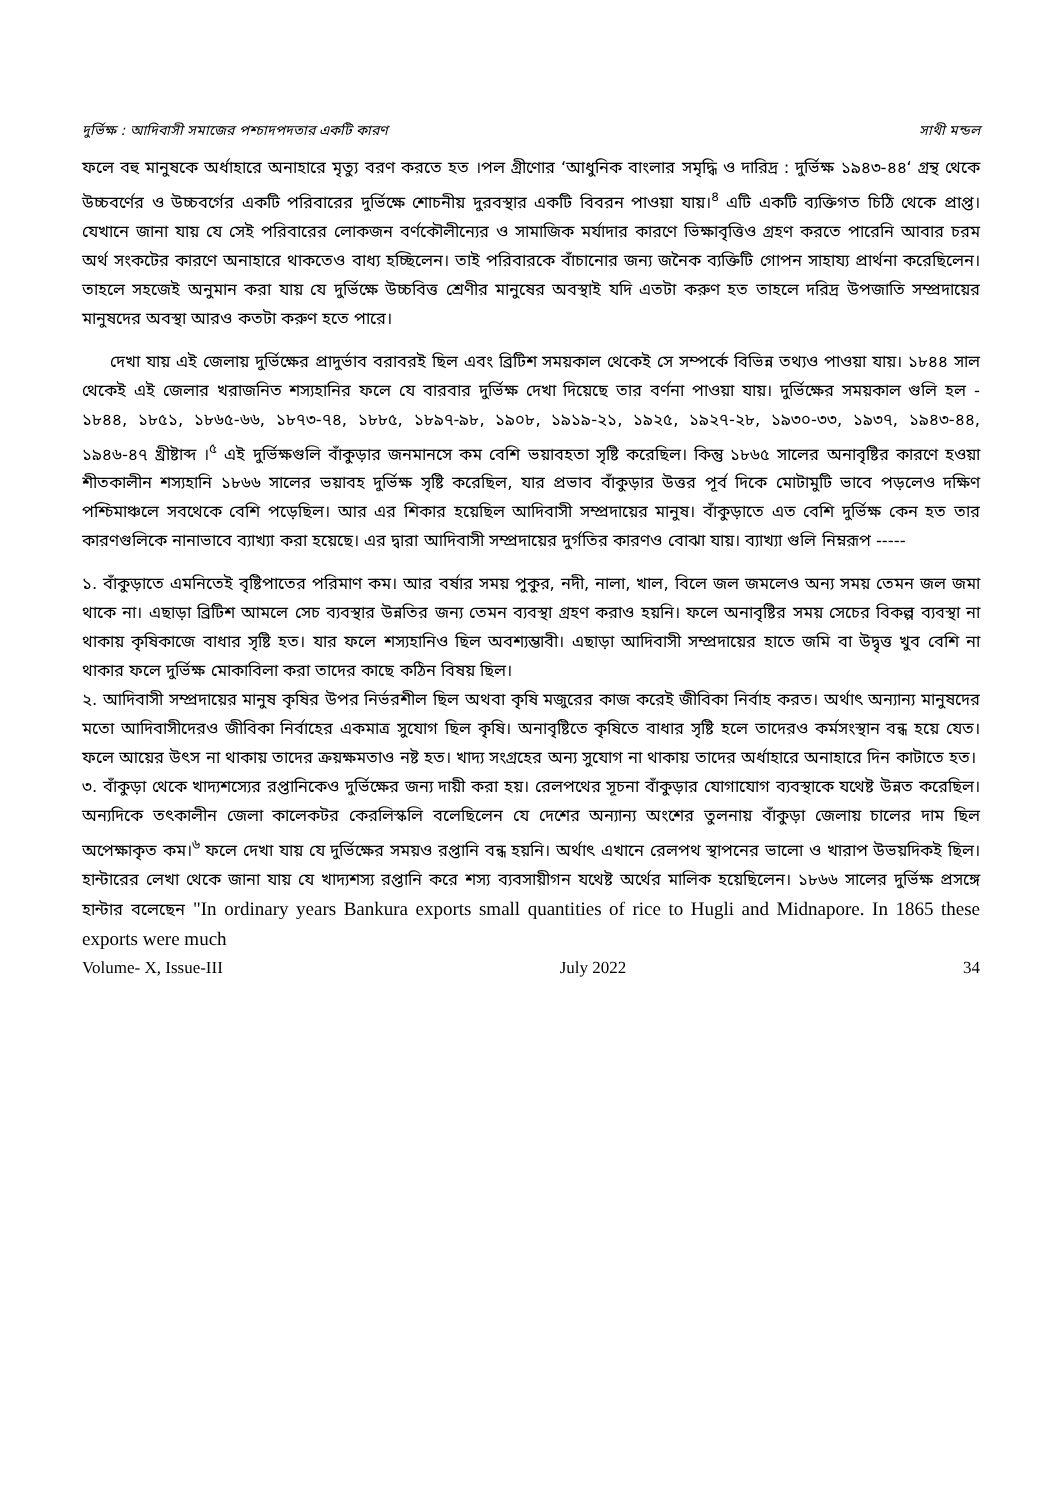দুর্ভিক্ষ : আদিবাসী সমাজের পশ্চাদপদতার একটি কারণ সাথী মন্ডল
ফলে বহু মানুষকে অর্ধাহারে অনাহারে মৃত্যু বরণ করতে হত ।পল গ্রীণোর ‘আধুনিক বাংলার সমৃদ্ধি ও দারিদ্র : দুর্ভিক্ষ ১৯৪৩-৪৪‘ গ্রন্থ থেকে উচ্চবর্ণের ও উচ্চবর্গের একটি পরিবারের দুর্ভিক্ষে শোচনীয় দুরবস্থার একটি বিবরন পাওয়া যায়।<sup>৪</sup> এটি একটি ব্যক্তিগত চিঠি থেকে প্রাপ্ত। যেখানে জানা যায় যে সেই পরিবারের লোকজন বর্ণকৌলীন্যের ও সামাজিক মর্যাদার কারণে ভিক্ষাবৃত্তিও গ্রহণ করতে পারেনি আবার চরম অর্থ সংকটের কারণে অনাহারে থাকতেও বাধ্য হচ্ছিলেন। তাই পরিবারকে বাঁচানোর জন্য জনৈক ব্যক্তিটি গোপন সাহায্য প্রার্থনা করেছিলেন। তাহলে সহজেই অনুমান করা যায় যে দুর্ভিক্ষে উচ্চবিত্ত শ্রেণীর মানুষের অবস্থাই যদি এতটা করুণ হত তাহলে দরিদ্র উপজাতি সম্প্রদায়ের মানুষদের অবস্থা আরও কতটা করুণ হতে পারে।
দেখা যায় এই জেলায় দুর্ভিক্ষের প্রাদুর্ভাব বরাবরই ছিল এবং ব্রিটিশ সময়কাল থেকেই সে সম্পর্কে বিভিন্ন তথ্যও পাওয়া যায়। ১৮৪৪ সাল থেকেই এই জেলার খরাজনিত শস্যহানির ফলে যে বারবার দুর্ভিক্ষ দেখা দিয়েছে তার বর্ণনা পাওয়া যায়। দুর্ভিক্ষের সময়কাল গুলি হল - ১৮৪৪, ১৮৫১, ১৮৬৫-৬৬, ১৮৭৩-৭৪, ১৮৮৫, ১৮৯৭-৯৮, ১৯০৮, ১৯১৯-২১, ১৯২৫, ১৯২৭-২৮, ১৯৩০-৩৩, ১৯৩৭, ১৯৪৩-৪৪, ১৯৪৬-৪৭ খ্রীষ্টাব্দ ।<sup>৫</sup> এই দুর্ভিক্ষগুলি বাঁকুড়ার জনমানসে কম বেশি ভয়াবহতা সৃষ্টি করেছিল। কিন্তু ১৮৬৫ সালের অনাবৃষ্টির কারণে হওয়া শীতকালীন শস্যহানি ১৮৬৬ সালের ভয়াবহ দুর্ভিক্ষ সৃষ্টি করেছিল, যার প্রভাব বাঁকুড়ার উত্তর পূর্ব দিকে মোটামুটি ভাবে পড়লেও দক্ষিণ পশ্চিমাঞ্চলে সবথেকে বেশি পড়েছিল। আর এর শিকার হয়েছিল আদিবাসী সম্প্রদায়ের মানুষ। বাঁকুড়াতে এত বেশি দুর্ভিক্ষ কেন হত তার কারণগুলিকে নানাভাবে ব্যাখ্যা করা হয়েছে। এর দ্বারা আদিবাসী সম্প্রদায়ের দুর্গতির কারণও বোঝা যায়। ব্যাখ্যা গুলি নিম্নরূপ -----
১. বাঁকুড়াতে এমনিতেই বৃষ্টিপাতের পরিমাণ কম। আর বর্ষার সময় পুকুর, নদী, নালা, খাল, বিলে জল জমলেও অন্য সময় তেমন জল জমা থাকে না। এছাড়া ব্রিটিশ আমলে সেচ ব্যবস্থার উন্নতির জন্য তেমন ব্যবস্থা গ্রহণ করাও হয়নি। ফলে অনাবৃষ্টির সময় সেচের বিকল্প ব্যবস্থা না থাকায় কৃষিকাজে বাধার সৃষ্টি হত। যার ফলে শস্যহানিও ছিল অবশ্যম্ভাবী। এছাড়া আদিবাসী সম্প্রদায়ের হাতে জমি বা উদ্বৃত্ত খুব বেশি না থাকার ফলে দুর্ভিক্ষ মোকাবিলা করা তাদের কাছে কঠিন বিষয় ছিল।
২. আদিবাসী সম্প্রদায়ের মানুষ কৃষির উপর নির্ভরশীল ছিল অথবা কৃষি মজুরের কাজ করেই জীবিকা নির্বাহ করত। অর্থাৎ অন্যান্য মানুষদের মতো আদিবাসীদেরও জীবিকা নির্বাহের একমাত্র সুযোগ ছিল কৃষি। অনাবৃষ্টিতে কৃষিতে বাধার সৃষ্টি হলে তাদেরও কর্মসংস্থান বন্ধ হয়ে যেত। ফলে আয়ের উৎস না থাকায় তাদের ক্রয়ক্ষমতাও নষ্ট হত। খাদ্য সংগ্রহের অন্য সুযোগ না থাকায় তাদের অর্ধাহারে অনাহারে দিন কাটাতে হত।
৩. বাঁকুড়া থেকে খাদ্যশস্যের রপ্তানিকেও দুর্ভিক্ষের জন্য দায়ী করা হয়। রেলপথের সূচনা বাঁকুড়ার যোগাযোগ ব্যবস্থাকে যথেষ্ট উন্নত করেছিল। অন্যদিকে তৎকালীন জেলা কালেকটর কেরলিস্কলি বলেছিলেন যে দেশের অন্যান্য অংশের তুলনায় বাঁকুড়া জেলায় চালের দাম ছিল অপেক্ষাকৃত কম।<sup>৬</sup> ফলে দেখা যায় যে দুর্ভিক্ষের সময়ও রপ্তানি বন্ধ হয়নি। অর্থাৎ এখানে রেলপথ স্থাপনের ভালো ও খারাপ উভয়দিকই ছিল। হান্টারের লেখা থেকে জানা যায় যে খাদ্যশস্য রপ্তানি করে শস্য ব্যবসায়ীগন যথেষ্ট অর্থের মালিক হয়েছিলেন। ১৮৬৬ সালের দুর্ভিক্ষ প্রসঙ্গে হান্টার বলেছেন "In ordinary years Bankura exports small quantities of rice to Hugli and Midnapore. In 1865 these exports were much
Volume- X, Issue-III July 2022 34